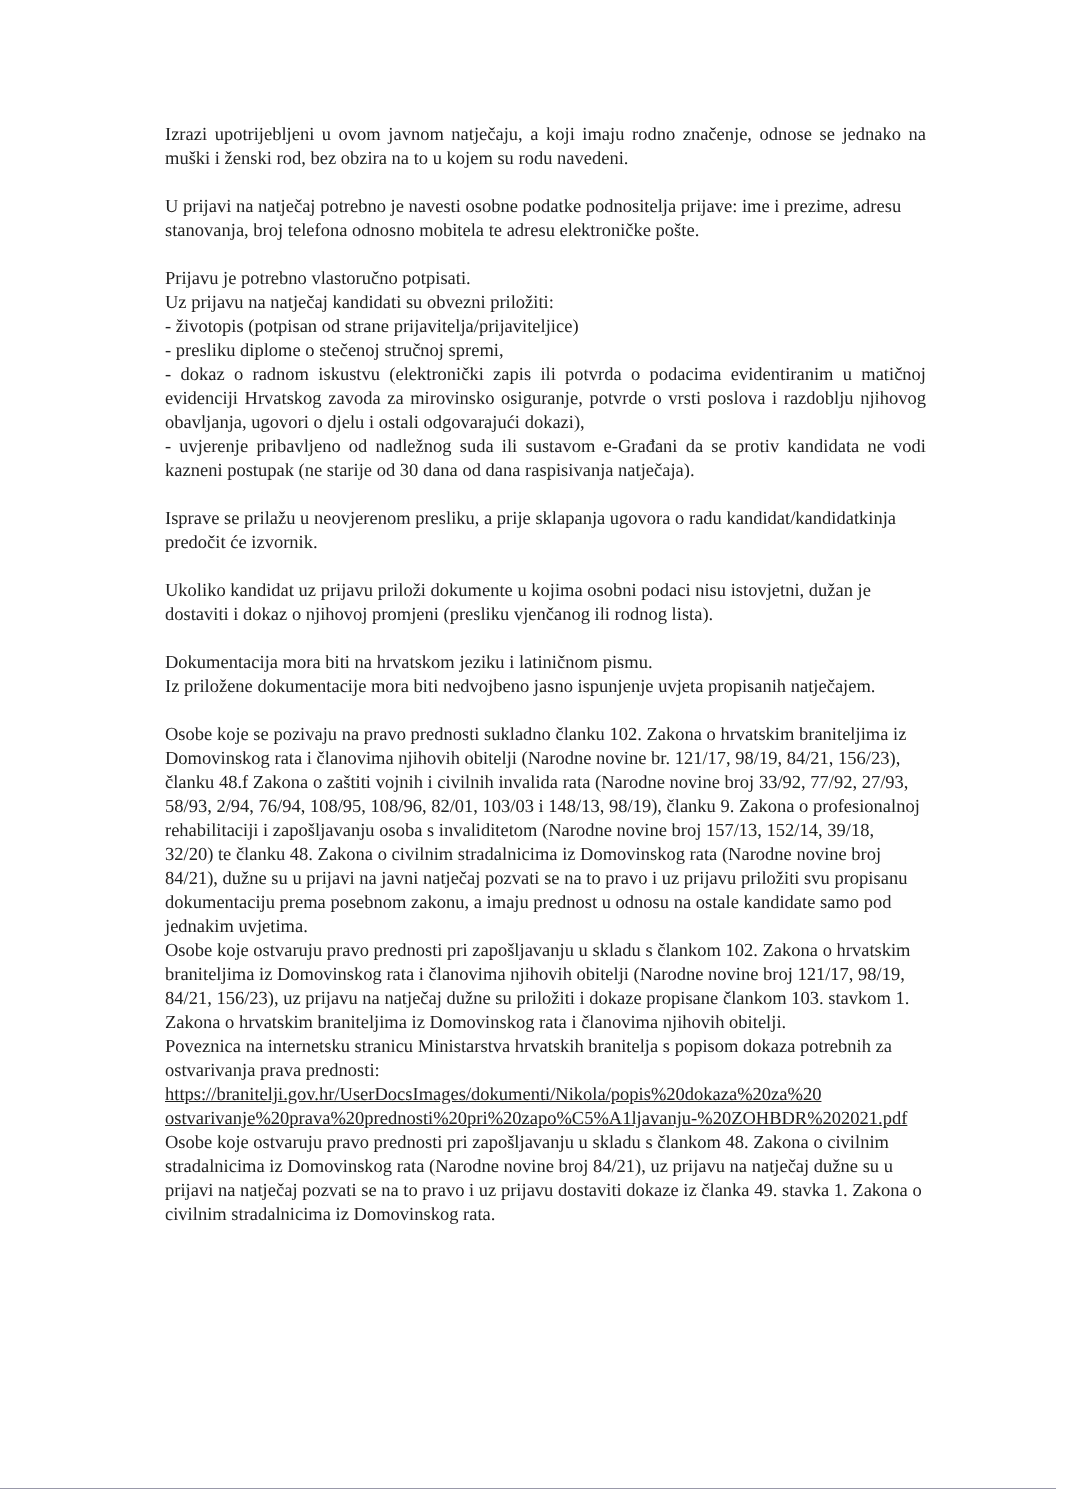Izrazi upotrijebljeni u ovom javnom natječaju, a koji imaju rodno značenje, odnose se jednako na muški i ženski rod, bez obzira na to u kojem su rodu navedeni.
U prijavi na natječaj potrebno je navesti osobne podatke podnositelja prijave: ime i prezime, adresu stanovanja, broj telefona odnosno mobitela te adresu elektroničke pošte.
Prijavu je potrebno vlastoručno potpisati.
Uz prijavu na natječaj kandidati su obvezni priložiti:
- životopis (potpisan od strane prijavitelja/prijaviteljice)
- presliku diplome o stečenoj stručnoj spremi,
- dokaz o radnom iskustvu (elektronički zapis ili potvrda o podacima evidentiranim u matičnoj evidenciji Hrvatskog zavoda za mirovinsko osiguranje, potvrde o vrsti poslova i razdoblju njihovog obavljanja, ugovori o djelu i ostali odgovarajući dokazi),
- uvjerenje pribavljeno od nadležnog suda ili sustavom e-Građani da se protiv kandidata ne vodi kazneni postupak (ne starije od 30 dana od dana raspisivanja natječaja).
Isprave se prilažu u neovjerenom presliku, a prije sklapanja ugovora o radu kandidat/kandidatkinja predočit će izvornik.
Ukoliko kandidat uz prijavu priloži dokumente u kojima osobni podaci nisu istovjetni, dužan je dostaviti i dokaz o njihovoj promjeni (presliku vjenčanog ili rodnog lista).
Dokumentacija mora biti na hrvatskom jeziku i latiničnom pismu.
Iz priložene dokumentacije mora biti nedvojbeno jasno ispunjenje uvjeta propisanih natječajem.
Osobe koje se pozivaju na pravo prednosti sukladno članku 102. Zakona o hrvatskim braniteljima iz Domovinskog rata i članovima njihovih obitelji (Narodne novine br. 121/17, 98/19, 84/21, 156/23), članku 48.f Zakona o zaštiti vojnih i civilnih invalida rata (Narodne novine broj 33/92, 77/92, 27/93, 58/93, 2/94, 76/94, 108/95, 108/96, 82/01, 103/03 i 148/13, 98/19), članku 9. Zakona o profesionalnoj rehabilitaciji i zapošljavanju osoba s invaliditetom (Narodne novine broj 157/13, 152/14, 39/18, 32/20) te članku 48. Zakona o civilnim stradalnicima iz Domovinskog rata (Narodne novine broj 84/21), dužne su u prijavi na javni natječaj pozvati se na to pravo i uz prijavu priložiti svu propisanu dokumentaciju prema posebnom zakonu, a imaju prednost u odnosu na ostale kandidate samo pod jednakim uvjetima.
Osobe koje ostvaruju pravo prednosti pri zapošljavanju u skladu s člankom 102. Zakona o hrvatskim braniteljima iz Domovinskog rata i članovima njihovih obitelji (Narodne novine broj 121/17, 98/19, 84/21, 156/23), uz prijavu na natječaj dužne su priložiti i dokaze propisane člankom 103. stavkom 1. Zakona o hrvatskim braniteljima iz Domovinskog rata i članovima njihovih obitelji.
Poveznica na internetsku stranicu Ministarstva hrvatskih branitelja s popisom dokaza potrebnih za ostvarivanja prava prednosti:
https://branitelji.gov.hr/UserDocsImages/dokumenti/Nikola/popis%20dokaza%20za%20 ostvarivanje%20prava%20prednosti%20pri%20zapo%C5%A1ljavanju-%20ZOHBDR%202021.pdf
Osobe koje ostvaruju pravo prednosti pri zapošljavanju u skladu s člankom 48. Zakona o civilnim stradalnicima iz Domovinskog rata (Narodne novine broj 84/21), uz prijavu na natječaj dužne su u prijavi na natječaj pozvati se na to pravo i uz prijavu dostaviti dokaze iz članka 49. stavka 1. Zakona o civilnim stradalnicima iz Domovinskog rata.